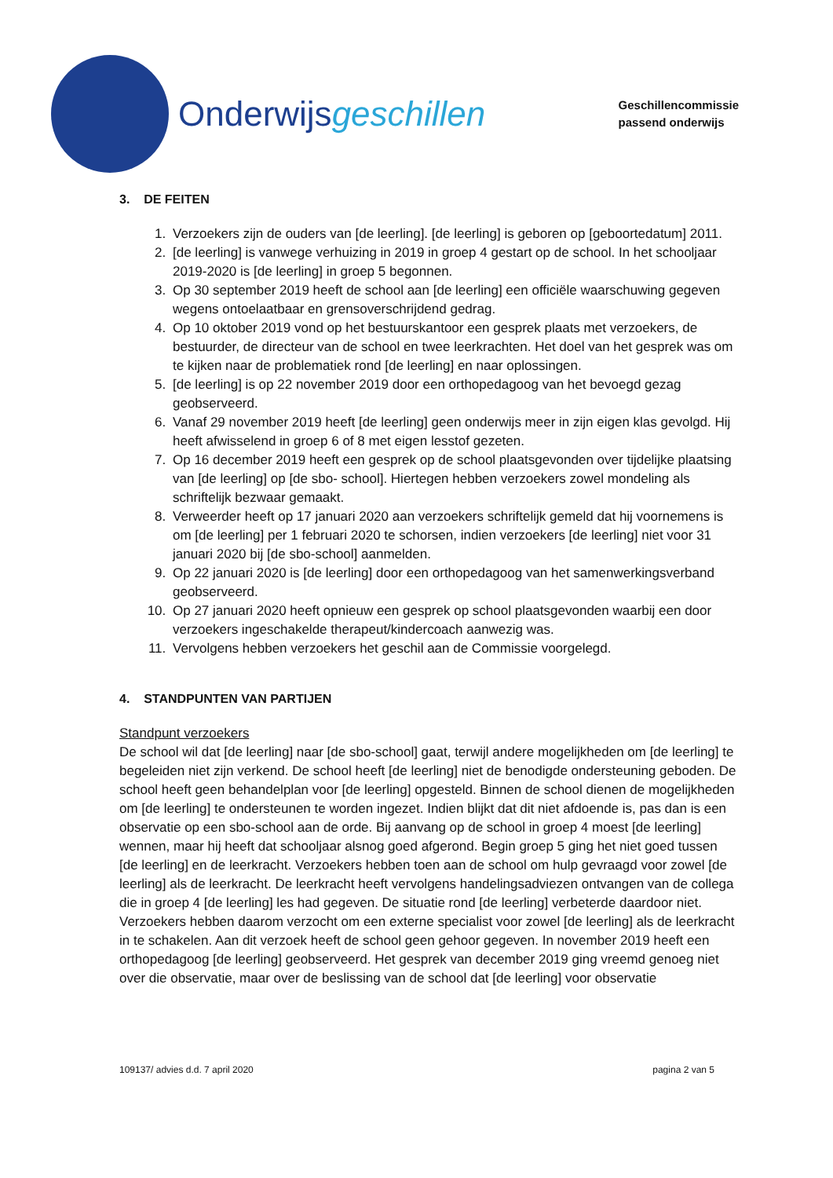Onderwijsgeschillen
Geschillencommissie
passend onderwijs
3. DE FEITEN
1. Verzoekers zijn de ouders van [de leerling]. [de leerling] is geboren op [geboortedatum] 2011.
2. [de leerling] is vanwege verhuizing in 2019 in groep 4 gestart op de school. In het schooljaar 2019-2020 is [de leerling] in groep 5 begonnen.
3. Op 30 september 2019 heeft de school aan [de leerling] een officiële waarschuwing gegeven wegens ontoelaatbaar en grensoverschrijdend gedrag.
4. Op 10 oktober 2019 vond op het bestuurskantoor een gesprek plaats met verzoekers, de bestuurder, de directeur van de school en twee leerkrachten. Het doel van het gesprek was om te kijken naar de problematiek rond [de leerling] en naar oplossingen.
5. [de leerling] is op 22 november 2019 door een orthopedagoog van het bevoegd gezag geobserveerd.
6. Vanaf 29 november 2019 heeft [de leerling] geen onderwijs meer in zijn eigen klas gevolgd. Hij heeft afwisselend in groep 6 of 8 met eigen lesstof gezeten.
7. Op 16 december 2019 heeft een gesprek op de school plaatsgevonden over tijdelijke plaatsing van [de leerling] op [de sbo- school]. Hiertegen hebben verzoekers zowel mondeling als schriftelijk bezwaar gemaakt.
8. Verweerder heeft op 17 januari 2020 aan verzoekers schriftelijk gemeld dat hij voornemens is om [de leerling] per 1 februari 2020 te schorsen, indien verzoekers [de leerling] niet voor 31 januari 2020 bij [de sbo-school] aanmelden.
9. Op 22 januari 2020 is [de leerling] door een orthopedagoog van het samenwerkingsverband geobserveerd.
10. Op 27 januari 2020 heeft opnieuw een gesprek op school plaatsgevonden waarbij een door verzoekers ingeschakelde therapeut/kindercoach aanwezig was.
11. Vervolgens hebben verzoekers het geschil aan de Commissie voorgelegd.
4. STANDPUNTEN VAN PARTIJEN
Standpunt verzoekers
De school wil dat [de leerling] naar [de sbo-school] gaat, terwijl andere mogelijkheden om [de leerling] te begeleiden niet zijn verkend. De school heeft [de leerling] niet de benodigde ondersteuning geboden. De school heeft geen behandelplan voor [de leerling] opgesteld. Binnen de school dienen de mogelijkheden om [de leerling] te ondersteunen te worden ingezet. Indien blijkt dat dit niet afdoende is, pas dan is een observatie op een sbo-school aan de orde. Bij aanvang op de school in groep 4 moest [de leerling] wennen, maar hij heeft dat schooljaar alsnog goed afgerond. Begin groep 5 ging het niet goed tussen [de leerling] en de leerkracht. Verzoekers hebben toen aan de school om hulp gevraagd voor zowel [de leerling] als de leerkracht. De leerkracht heeft vervolgens handelingsadviezen ontvangen van de collega die in groep 4 [de leerling] les had gegeven. De situatie rond [de leerling] verbeterde daardoor niet. Verzoekers hebben daarom verzocht om een externe specialist voor zowel [de leerling] als de leerkracht in te schakelen. Aan dit verzoek heeft de school geen gehoor gegeven. In november 2019 heeft een orthopedagoog [de leerling] geobserveerd. Het gesprek van december 2019 ging vreemd genoeg niet over die observatie, maar over de beslissing van de school dat [de leerling] voor observatie
109137/ advies d.d. 7 april 2020 pagina 2 van 5